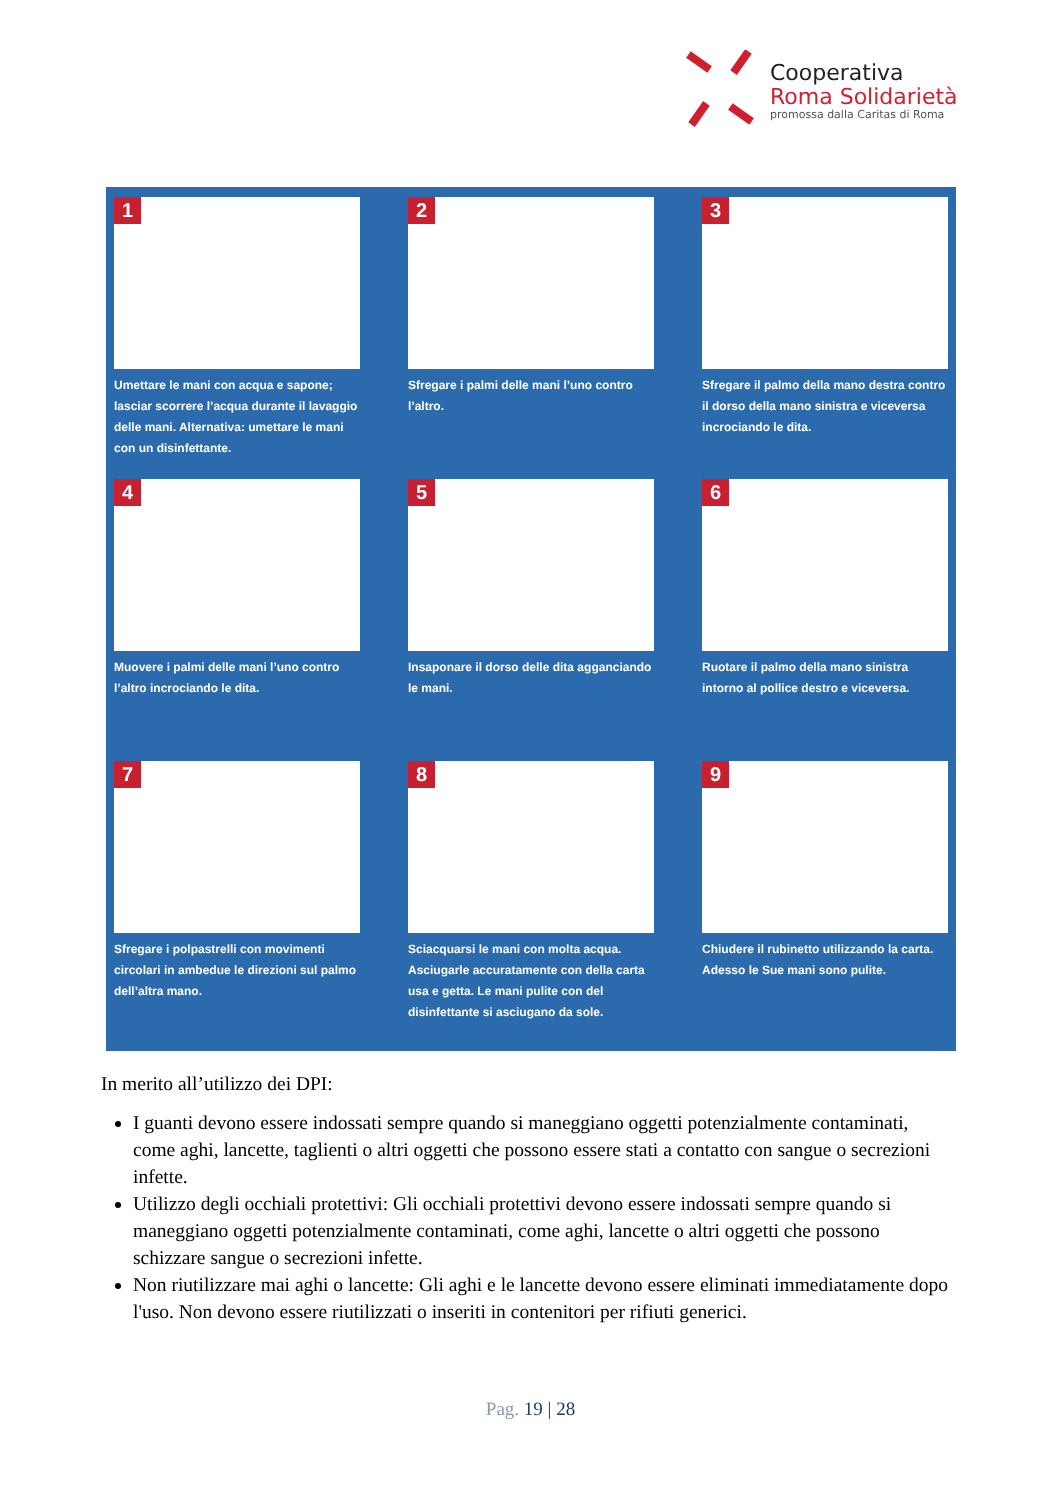Cooperativa
Roma Solidarietà
promossa dalla Caritas di Roma
1
Umettare le mani con acqua e sapone; lasciar scorrere l’acqua durante il lavaggio delle mani. Alternativa: umettare le mani con un disinfettante.
2
Sfregare i palmi delle mani l’uno contro l’altro.
3
Sfregare il palmo della mano destra contro il dorso della mano sinistra e viceversa incrociando le dita.
4
Muovere i palmi delle mani l’uno contro l’altro incrociando le dita.
5
Insaponare il dorso delle dita agganciando le mani.
6
Ruotare il palmo della mano sinistra intorno al pollice destro e viceversa.
7
Sfregare i polpastrelli con movimenti circolari in ambedue le direzioni sul palmo dell’altra mano.
8
Sciacquarsi le mani con molta acqua. Asciugarle accuratamente con della carta usa e getta. Le mani pulite con del disinfettante si asciugano da sole.
9
Chiudere il rubinetto utilizzando la carta. Adesso le Sue mani sono pulite.
In merito all’utilizzo dei DPI:
I guanti devono essere indossati sempre quando si maneggiano oggetti potenzialmente contaminati, come aghi, lancette, taglienti o altri oggetti che possono essere stati a contatto con sangue o secrezioni infette.
Utilizzo degli occhiali protettivi: Gli occhiali protettivi devono essere indossati sempre quando si maneggiano oggetti potenzialmente contaminati, come aghi, lancette o altri oggetti che possono schizzare sangue o secrezioni infette.
Non riutilizzare mai aghi o lancette: Gli aghi e le lancette devono essere eliminati immediatamente dopo l'uso. Non devono essere riutilizzati o inseriti in contenitori per rifiuti generici.
Pag. 19 | 28